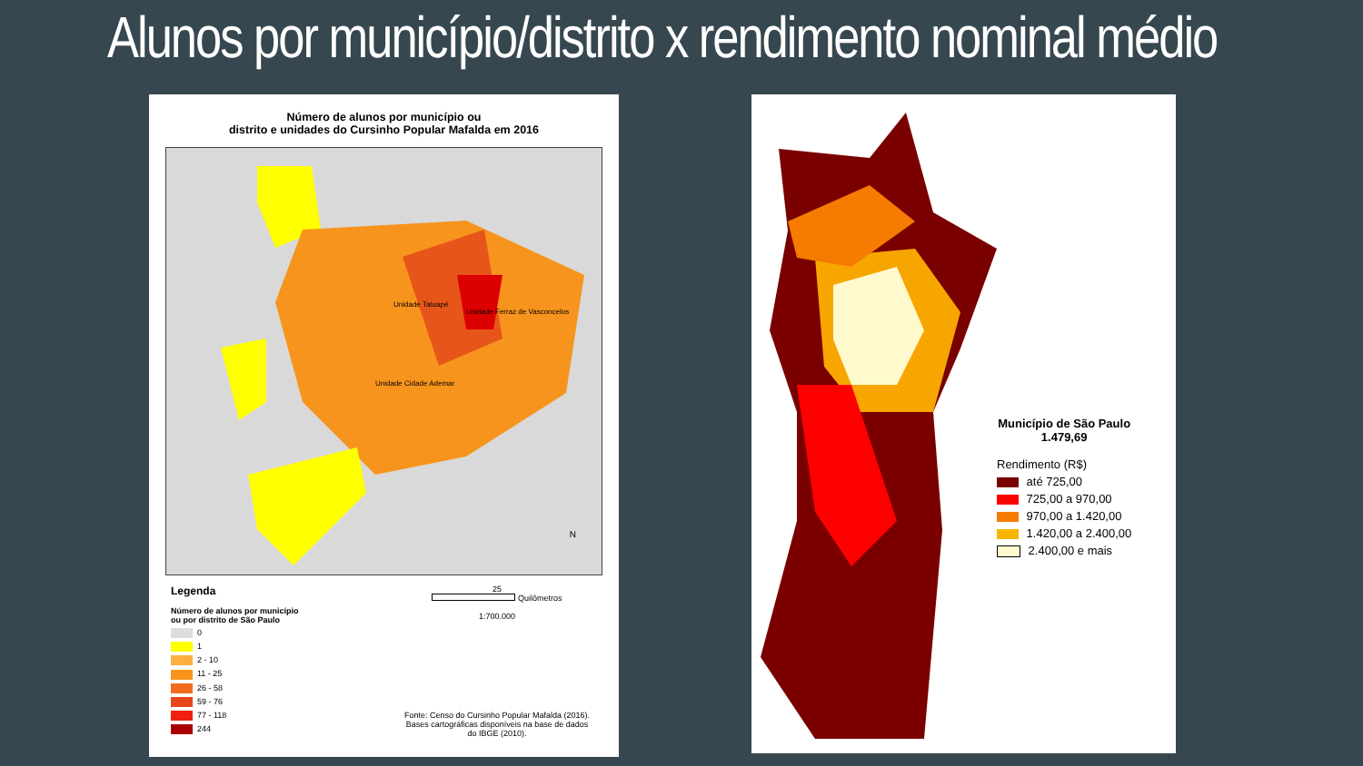Alunos por município/distrito x rendimento nominal médio
Número de alunos por município ou
distrito e unidades do Cursinho Popular Mafalda em 2016
Unidade Tatuapé
Unidade Ferraz de Vasconcelos
Unidade Cidade Ademar
N
Legenda
Número de alunos por município
ou por distrito de São Paulo
0
1
2 - 10
11 - 25
26 - 58
59 - 76
77 - 118
244
25
Quilômetros
1:700.000
Fonte: Censo do Cursinho Popular Mafalda (2016).
Bases cartográficas disponíveis na base de dados
do IBGE (2010).
Município de São Paulo
1.479,69
Rendimento (R$)
até 725,00
725,00 a 970,00
970,00 a 1.420,00
1.420,00 a 2.400,00
2.400,00 e mais